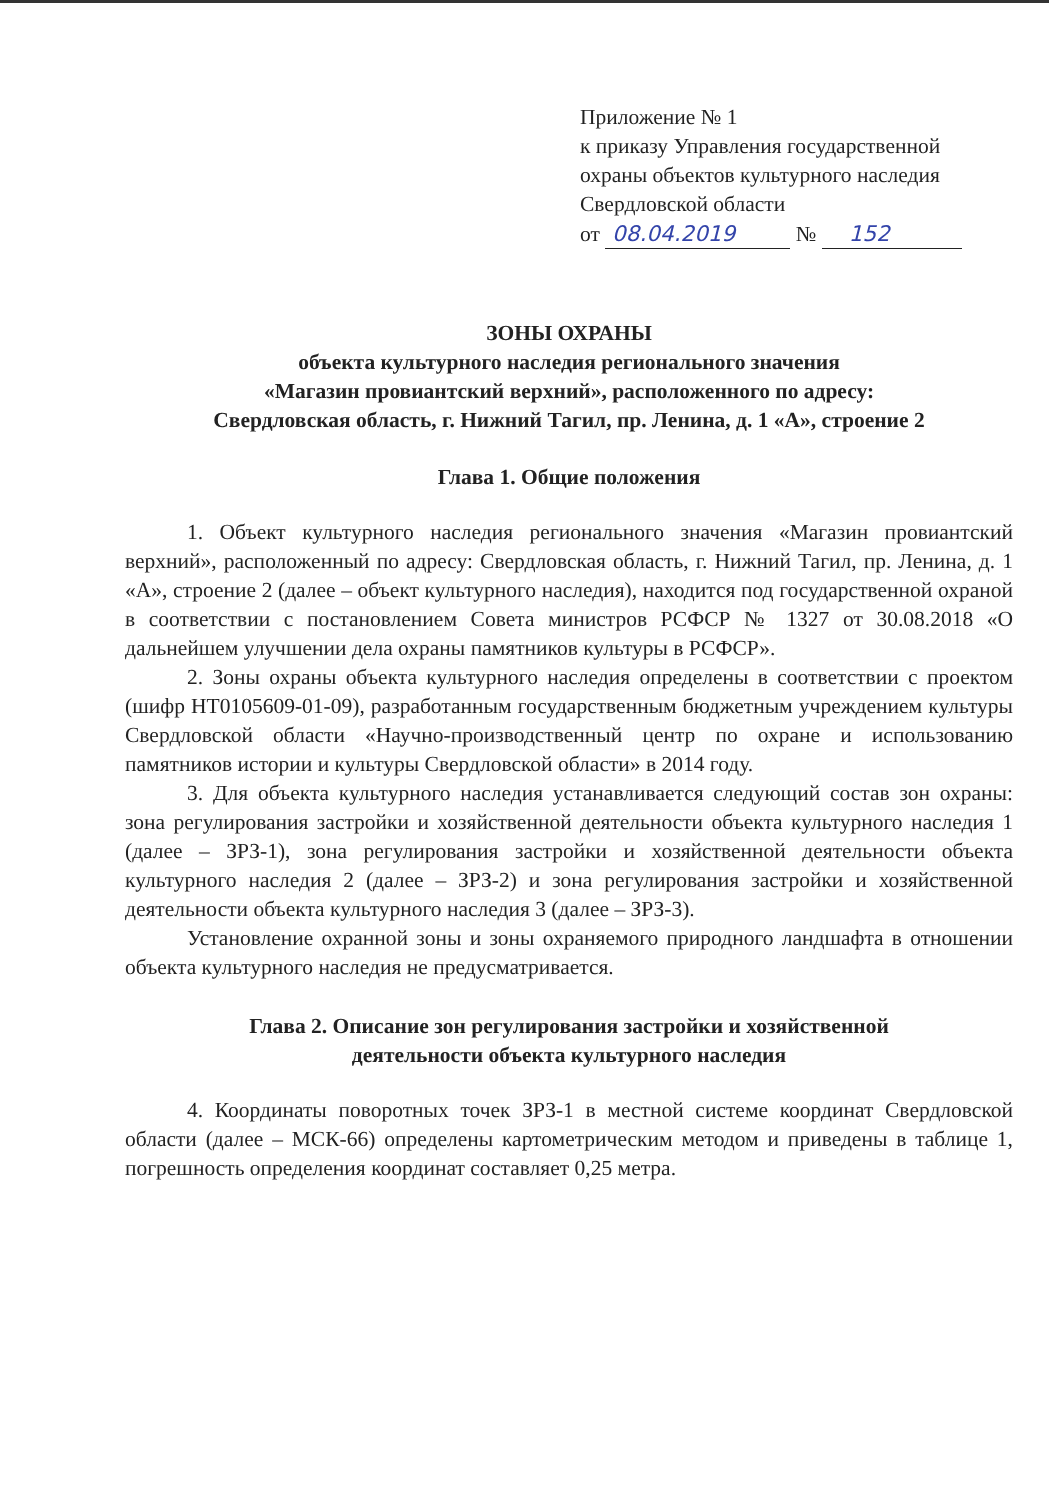Приложение № 1
к приказу Управления государственной
охраны объектов культурного наследия
Свердловской области
от 08.04.2019 № 152
ЗОНЫ ОХРАНЫ
объекта культурного наследия регионального значения
«Магазин провиантский верхний», расположенного по адресу:
Свердловская область, г. Нижний Тагил, пр. Ленина, д. 1 «А», строение 2
Глава 1. Общие положения
1. Объект культурного наследия регионального значения «Магазин провиантский верхний», расположенный по адресу: Свердловская область, г. Нижний Тагил, пр. Ленина, д. 1 «А», строение 2 (далее – объект культурного наследия), находится под государственной охраной в соответствии с постановлением Совета министров РСФСР № 1327 от 30.08.2018 «О дальнейшем улучшении дела охраны памятников культуры в РСФСР».
2. Зоны охраны объекта культурного наследия определены в соответствии с проектом (шифр НТ0105609-01-09), разработанным государственным бюджетным учреждением культуры Свердловской области «Научно-производственный центр по охране и использованию памятников истории и культуры Свердловской области» в 2014 году.
3. Для объекта культурного наследия устанавливается следующий состав зон охраны: зона регулирования застройки и хозяйственной деятельности объекта культурного наследия 1 (далее – ЗРЗ-1), зона регулирования застройки и хозяйственной деятельности объекта культурного наследия 2 (далее – ЗРЗ-2) и зона регулирования застройки и хозяйственной деятельности объекта культурного наследия 3 (далее – ЗРЗ-3).
Установление охранной зоны и зоны охраняемого природного ландшафта в отношении объекта культурного наследия не предусматривается.
Глава 2. Описание зон регулирования застройки и хозяйственной
деятельности объекта культурного наследия
4. Координаты поворотных точек ЗРЗ-1 в местной системе координат Свердловской области (далее – МСК-66) определены картометрическим методом и приведены в таблице 1, погрешность определения координат составляет 0,25 метра.